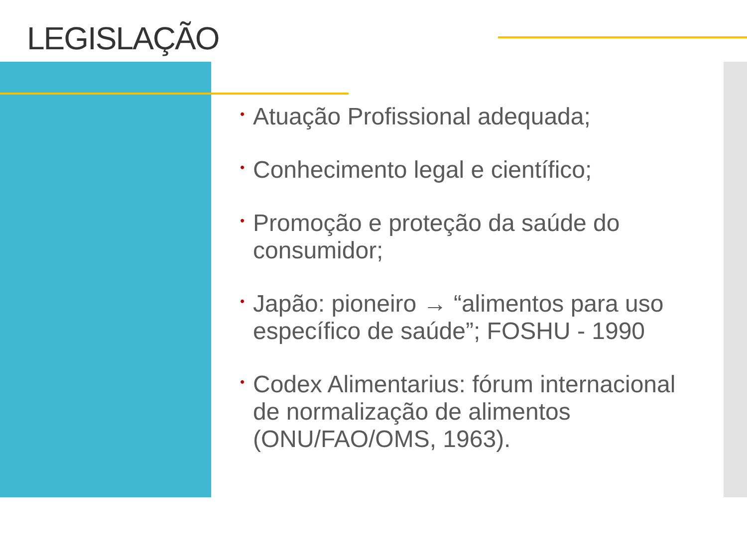LEGISLAÇÃO
• Atuação Profissional adequada;
• Conhecimento legal e científico;
• Promoção e proteção da saúde do consumidor;
• Japão: pioneiro → “alimentos para uso específico de saúde”; FOSHU - 1990
• Codex Alimentarius: fórum internacional de normalização de alimentos (ONU/FAO/OMS, 1963).